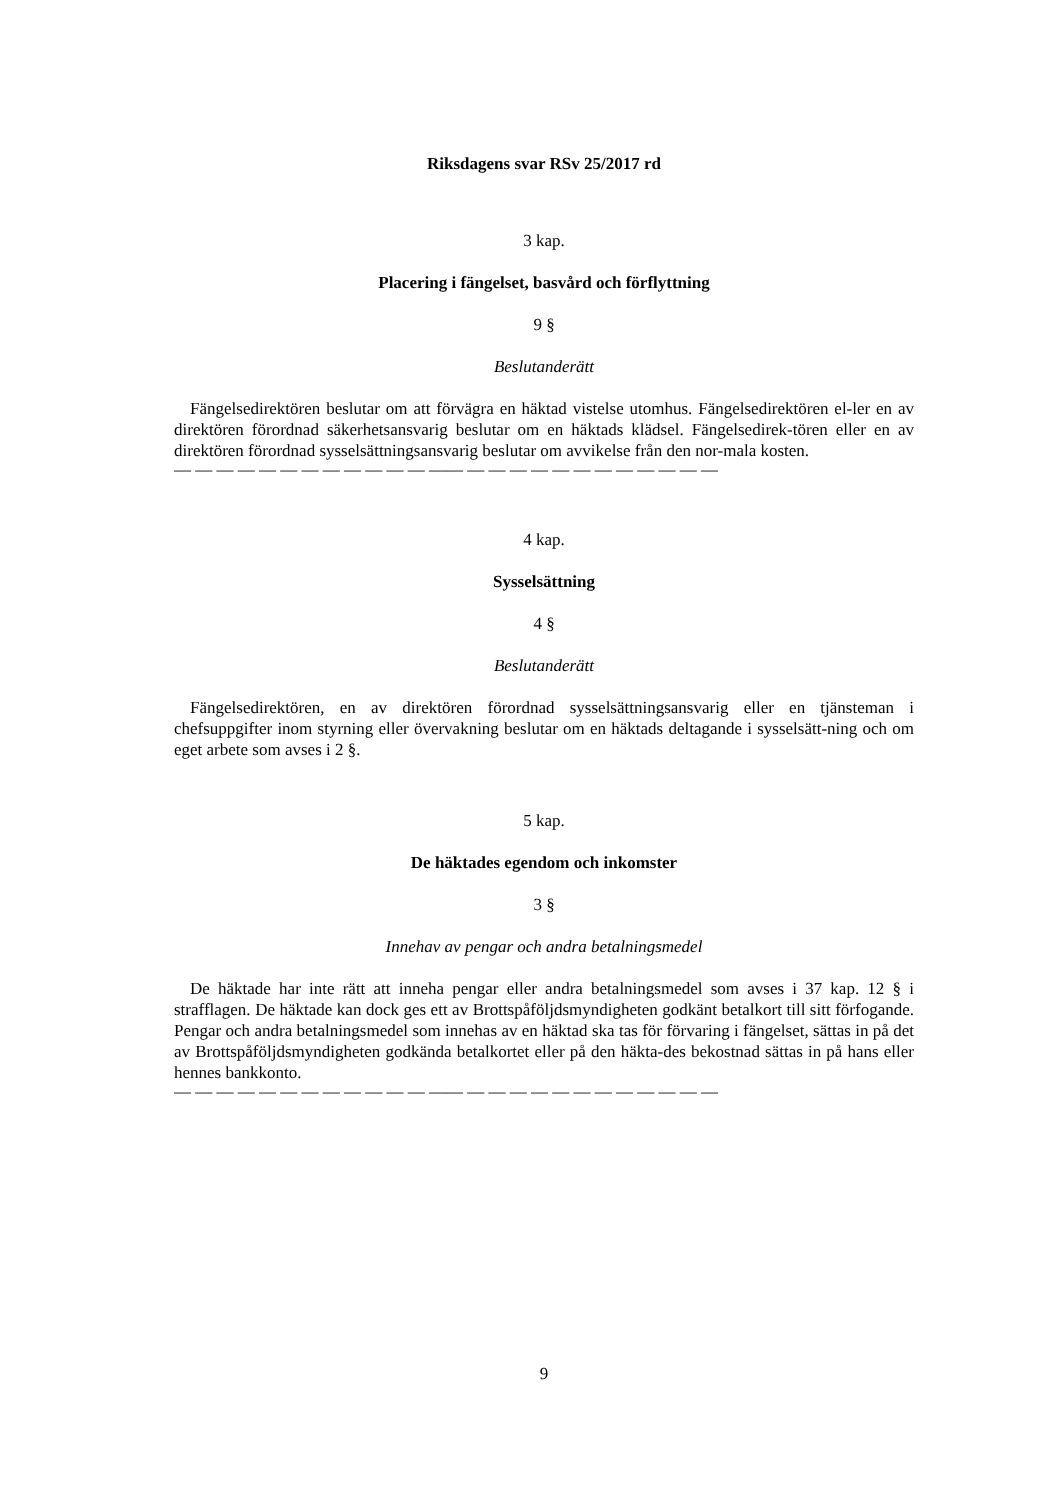Riksdagens svar RSv 25/2017 rd
3 kap.
Placering i fängelset, basvård och förflyttning
9 §
Beslutanderätt
Fängelsedirektören beslutar om att förvägra en häktad vistelse utomhus. Fängelsedirektören el-ler en av direktören förordnad säkerhetsansvarig beslutar om en häktads klädsel. Fängelsedirek-tören eller en av direktören förordnad sysselsättningsansvarig beslutar om avvikelse från den nor-mala kosten.
— — — — — — — — — — — — —— — — — — — — — — — — — —
4 kap.
Sysselsättning
4 §
Beslutanderätt
Fängelsedirektören, en av direktören förordnad sysselsättningsansvarig eller en tjänsteman i chefsuppgifter inom styrning eller övervakning beslutar om en häktads deltagande i sysselsätt-ning och om eget arbete som avses i 2 §.
5 kap.
De häktades egendom och inkomster
3 §
Innehav av pengar och andra betalningsmedel
De häktade har inte rätt att inneha pengar eller andra betalningsmedel som avses i 37 kap. 12 § i strafflagen. De häktade kan dock ges ett av Brottspåföljdsmyndigheten godkänt betalkort till sitt förfogande. Pengar och andra betalningsmedel som innehas av en häktad ska tas för förvaring i fängelset, sättas in på det av Brottspåföljdsmyndigheten godkända betalkortet eller på den häkta-des bekostnad sättas in på hans eller hennes bankkonto.
— — — — — — — — — — — — —— — — — — — — — — — — — —
9